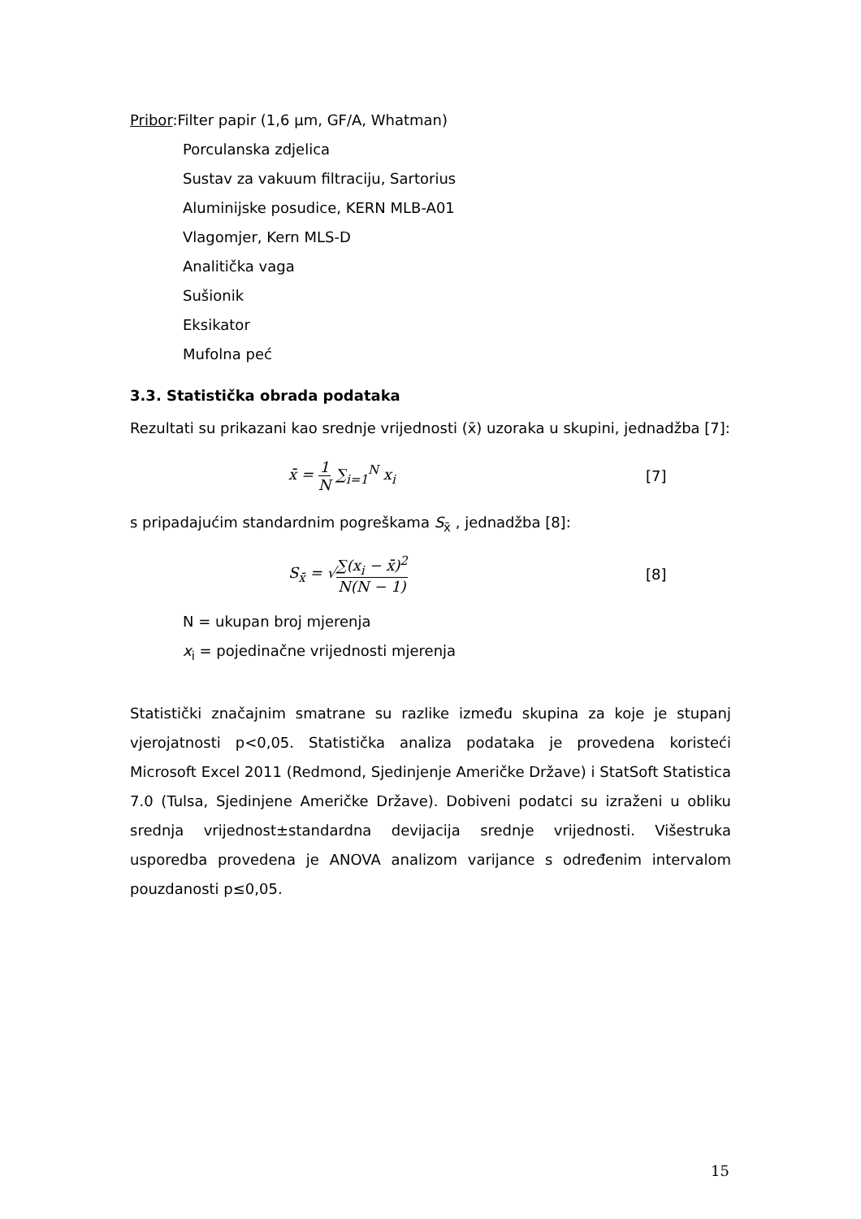Pribor:Filter papir (1,6 µm, GF/A, Whatman)
Porculanska zdjelica
Sustav za vakuum filtraciju, Sartorius
Aluminijske posudice, KERN MLB-A01
Vlagomjer, Kern MLS-D
Analitička vaga
Sušionik
Eksikator
Mufolna peć
3.3. Statistička obrada podataka
Rezultati su prikazani kao srednje vrijednosti (x̄) uzoraka u skupini, jednadžba [7]:
x̄ = 1 N ∑<sub>i=1</sub><sup>N</sup> x<sub>i</sub> [7]
s pripadajućim standardnim pogreškama S<sub>x̄</sub> , jednadžba [8]:
S<sub>x̄</sub> = √∑(x<sub>i</sub> − x̄)<sup>2</sup> N(N − 1) [8]
N = ukupan broj mjerenja
x<sub>i</sub> = pojedinačne vrijednosti mjerenja
Statistički značajnim smatrane su razlike između skupina za koje je stupanj vjerojatnosti p<0,05. Statistička analiza podataka je provedena koristeći Microsoft Excel 2011 (Redmond, Sjedinjenje Američke Države) i StatSoft Statistica 7.0 (Tulsa, Sjedinjene Američke Države). Dobiveni podatci su izraženi u obliku srednja vrijednost±standardna devijacija srednje vrijednosti. Višestruka usporedba provedena je ANOVA analizom varijance s određenim intervalom pouzdanosti p≤0,05.
15